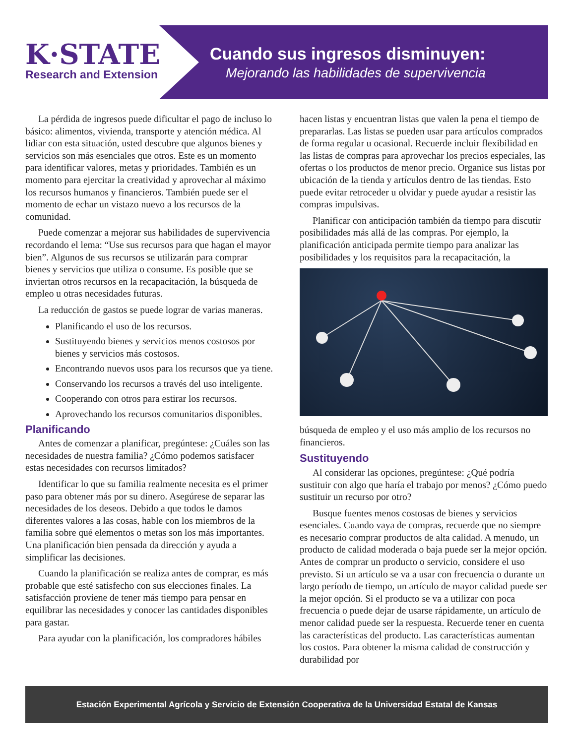K·STATE
Research and Extension
Cuando sus ingresos disminuyen:
Mejorando las habilidades de supervivencia
La pérdida de ingresos puede dificultar el pago de incluso lo básico: alimentos, vivienda, transporte y atención médica. Al lidiar con esta situación, usted descubre que algunos bienes y servicios son más esenciales que otros. Este es un momento para identificar valores, metas y prioridades. También es un momento para ejercitar la creatividad y aprovechar al máximo los recursos humanos y financieros. También puede ser el momento de echar un vistazo nuevo a los recursos de la comunidad.
Puede comenzar a mejorar sus habilidades de supervivencia recordando el lema: “Use sus recursos para que hagan el mayor bien”. Algunos de sus recursos se utilizarán para comprar bienes y servicios que utiliza o consume. Es posible que se inviertan otros recursos en la recapacitación, la búsqueda de empleo u otras necesidades futuras.
La reducción de gastos se puede lograr de varias maneras.
Planificando el uso de los recursos.
Sustituyendo bienes y servicios menos costosos por bienes y servicios más costosos.
Encontrando nuevos usos para los recursos que ya tiene.
Conservando los recursos a través del uso inteligente.
Cooperando con otros para estirar los recursos.
Aprovechando los recursos comunitarios disponibles.
Planificando
Antes de comenzar a planificar, pregúntese: ¿Cuáles son las necesidades de nuestra familia? ¿Cómo podemos satisfacer estas necesidades con recursos limitados?
Identificar lo que su familia realmente necesita es el primer paso para obtener más por su dinero. Asegúrese de separar las necesidades de los deseos. Debido a que todos le damos diferentes valores a las cosas, hable con los miembros de la familia sobre qué elementos o metas son los más importantes. Una planificación bien pensada da dirección y ayuda a simplificar las decisiones.
Cuando la planificación se realiza antes de comprar, es más probable que esté satisfecho con sus elecciones finales. La satisfacción proviene de tener más tiempo para pensar en equilibrar las necesidades y conocer las cantidades disponibles para gastar.
Para ayudar con la planificación, los compradores hábiles
hacen listas y encuentran listas que valen la pena el tiempo de prepararlas. Las listas se pueden usar para artículos comprados de forma regular u ocasional. Recuerde incluir flexibilidad en las listas de compras para aprovechar los precios especiales, las ofertas o los productos de menor precio. Organice sus listas por ubicación de la tienda y artículos dentro de las tiendas. Esto puede evitar retroceder u olvidar y puede ayudar a resistir las compras impulsivas.
Planificar con anticipación también da tiempo para discutir posibilidades más allá de las compras. Por ejemplo, la planificación anticipada permite tiempo para analizar las posibilidades y los requisitos para la recapacitación, la
búsqueda de empleo y el uso más amplio de los recursos no financieros.
Sustituyendo
Al considerar las opciones, pregúntese: ¿Qué podría sustituir con algo que haría el trabajo por menos? ¿Cómo puedo sustituir un recurso por otro?
Busque fuentes menos costosas de bienes y servicios esenciales. Cuando vaya de compras, recuerde que no siempre es necesario comprar productos de alta calidad. A menudo, un producto de calidad moderada o baja puede ser la mejor opción. Antes de comprar un producto o servicio, considere el uso previsto. Si un artículo se va a usar con frecuencia o durante un largo período de tiempo, un artículo de mayor calidad puede ser la mejor opción. Si el producto se va a utilizar con poca frecuencia o puede dejar de usarse rápidamente, un artículo de menor calidad puede ser la respuesta. Recuerde tener en cuenta las características del producto. Las características aumentan los costos. Para obtener la misma calidad de construcción y durabilidad por
Estación Experimental Agrícola y Servicio de Extensión Cooperativa de la Universidad Estatal de Kansas